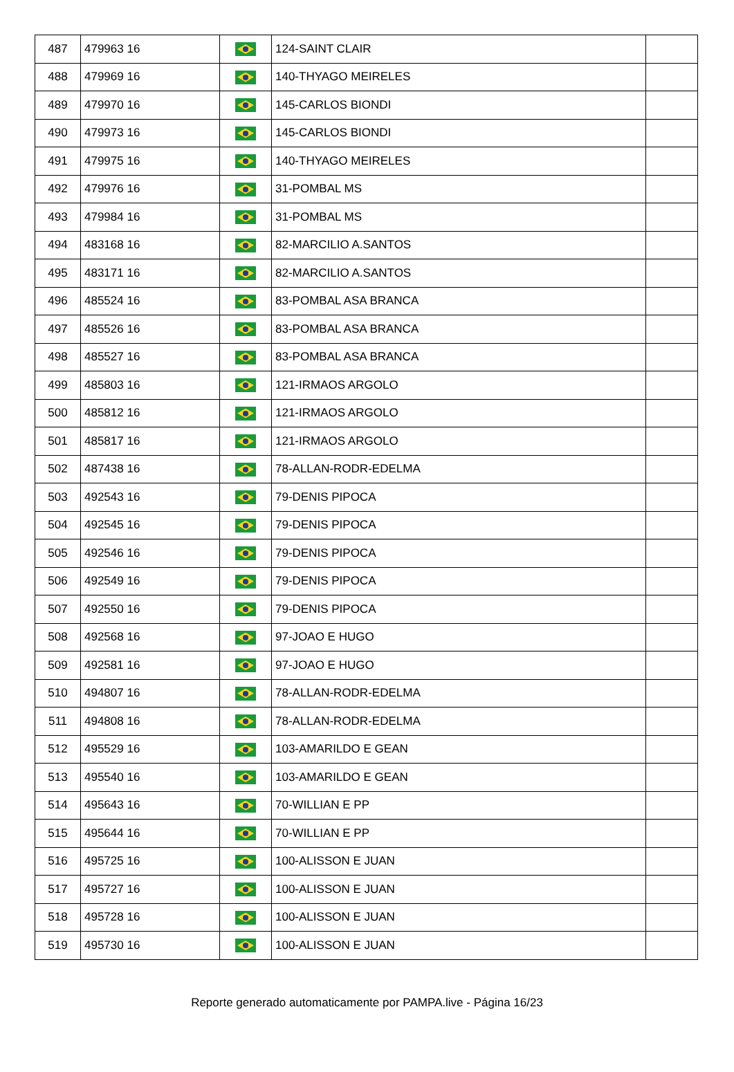| 487 | 479963 16 | | 124-SAINT CLAIR | |
| 488 | 479969 16 | | 140-THYAGO MEIRELES | |
| 489 | 479970 16 | | 145-CARLOS BIONDI | |
| 490 | 479973 16 | | 145-CARLOS BIONDI | |
| 491 | 479975 16 | | 140-THYAGO MEIRELES | |
| 492 | 479976 16 | | 31-POMBAL MS | |
| 493 | 479984 16 | | 31-POMBAL MS | |
| 494 | 483168 16 | | 82-MARCILIO A.SANTOS | |
| 495 | 483171 16 | | 82-MARCILIO A.SANTOS | |
| 496 | 485524 16 | | 83-POMBAL ASA BRANCA | |
| 497 | 485526 16 | | 83-POMBAL ASA BRANCA | |
| 498 | 485527 16 | | 83-POMBAL ASA BRANCA | |
| 499 | 485803 16 | | 121-IRMAOS ARGOLO | |
| 500 | 485812 16 | | 121-IRMAOS ARGOLO | |
| 501 | 485817 16 | | 121-IRMAOS ARGOLO | |
| 502 | 487438 16 | | 78-ALLAN-RODR-EDELMA | |
| 503 | 492543 16 | | 79-DENIS PIPOCA | |
| 504 | 492545 16 | | 79-DENIS PIPOCA | |
| 505 | 492546 16 | | 79-DENIS PIPOCA | |
| 506 | 492549 16 | | 79-DENIS PIPOCA | |
| 507 | 492550 16 | | 79-DENIS PIPOCA | |
| 508 | 492568 16 | | 97-JOAO E HUGO | |
| 509 | 492581 16 | | 97-JOAO E HUGO | |
| 510 | 494807 16 | | 78-ALLAN-RODR-EDELMA | |
| 511 | 494808 16 | | 78-ALLAN-RODR-EDELMA | |
| 512 | 495529 16 | | 103-AMARILDO E GEAN | |
| 513 | 495540 16 | | 103-AMARILDO E GEAN | |
| 514 | 495643 16 | | 70-WILLIAN E PP | |
| 515 | 495644 16 | | 70-WILLIAN E PP | |
| 516 | 495725 16 | | 100-ALISSON E JUAN | |
| 517 | 495727 16 | | 100-ALISSON E JUAN | |
| 518 | 495728 16 | | 100-ALISSON E JUAN | |
| 519 | 495730 16 | | 100-ALISSON E JUAN | |
Reporte generado automaticamente por PAMPA.live - Página 16/23